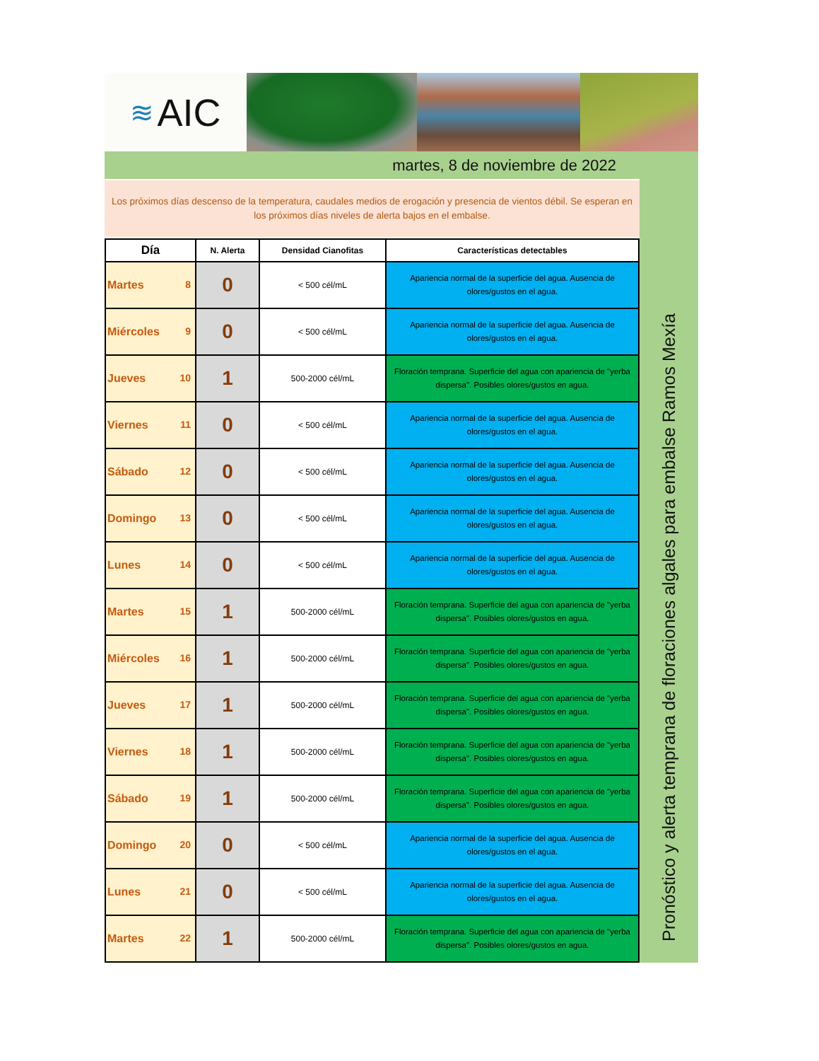≋ AIC
martes, 8 de noviembre de 2022
Los próximos días descenso de la temperatura, caudales medios de erogación y presencia de vientos débil. Se esperan en los próximos días niveles de alerta bajos en el embalse.
| Día | N. Alerta | Densidad Cianofitas | Características detectables |
| --- | --- | --- | --- |
| Martes 8 | 0 | < 500 cél/mL | Apariencia normal de la superficie del agua. Ausencia de olores/gustos en el agua. |
| Miércoles 9 | 0 | < 500 cél/mL | Apariencia normal de la superficie del agua. Ausencia de olores/gustos en el agua. |
| Jueves 10 | 1 | 500-2000 cél/mL | Floración temprana. Superficie del agua con apariencia de "yerba dispersa". Posibles olores/gustos en agua. |
| Viernes 11 | 0 | < 500 cél/mL | Apariencia normal de la superficie del agua. Ausencia de olores/gustos en el agua. |
| Sábado 12 | 0 | < 500 cél/mL | Apariencia normal de la superficie del agua. Ausencia de olores/gustos en el agua. |
| Domingo 13 | 0 | < 500 cél/mL | Apariencia normal de la superficie del agua. Ausencia de olores/gustos en el agua. |
| Lunes 14 | 0 | < 500 cél/mL | Apariencia normal de la superficie del agua. Ausencia de olores/gustos en el agua. |
| Martes 15 | 1 | 500-2000 cél/mL | Floración temprana. Superficie del agua con apariencia de "yerba dispersa". Posibles olores/gustos en agua. |
| Miércoles 16 | 1 | 500-2000 cél/mL | Floración temprana. Superficie del agua con apariencia de "yerba dispersa". Posibles olores/gustos en agua. |
| Jueves 17 | 1 | 500-2000 cél/mL | Floración temprana. Superficie del agua con apariencia de "yerba dispersa". Posibles olores/gustos en agua. |
| Viernes 18 | 1 | 500-2000 cél/mL | Floración temprana. Superficie del agua con apariencia de "yerba dispersa". Posibles olores/gustos en agua. |
| Sábado 19 | 1 | 500-2000 cél/mL | Floración temprana. Superficie del agua con apariencia de "yerba dispersa". Posibles olores/gustos en agua. |
| Domingo 20 | 0 | < 500 cél/mL | Apariencia normal de la superficie del agua. Ausencia de olores/gustos en el agua. |
| Lunes 21 | 0 | < 500 cél/mL | Apariencia normal de la superficie del agua. Ausencia de olores/gustos en el agua. |
| Martes 22 | 1 | 500-2000 cél/mL | Floración temprana. Superficie del agua con apariencia de "yerba dispersa". Posibles olores/gustos en agua. |
Pronóstico y alerta temprana de floraciones algales para embalse Ramos Mexía